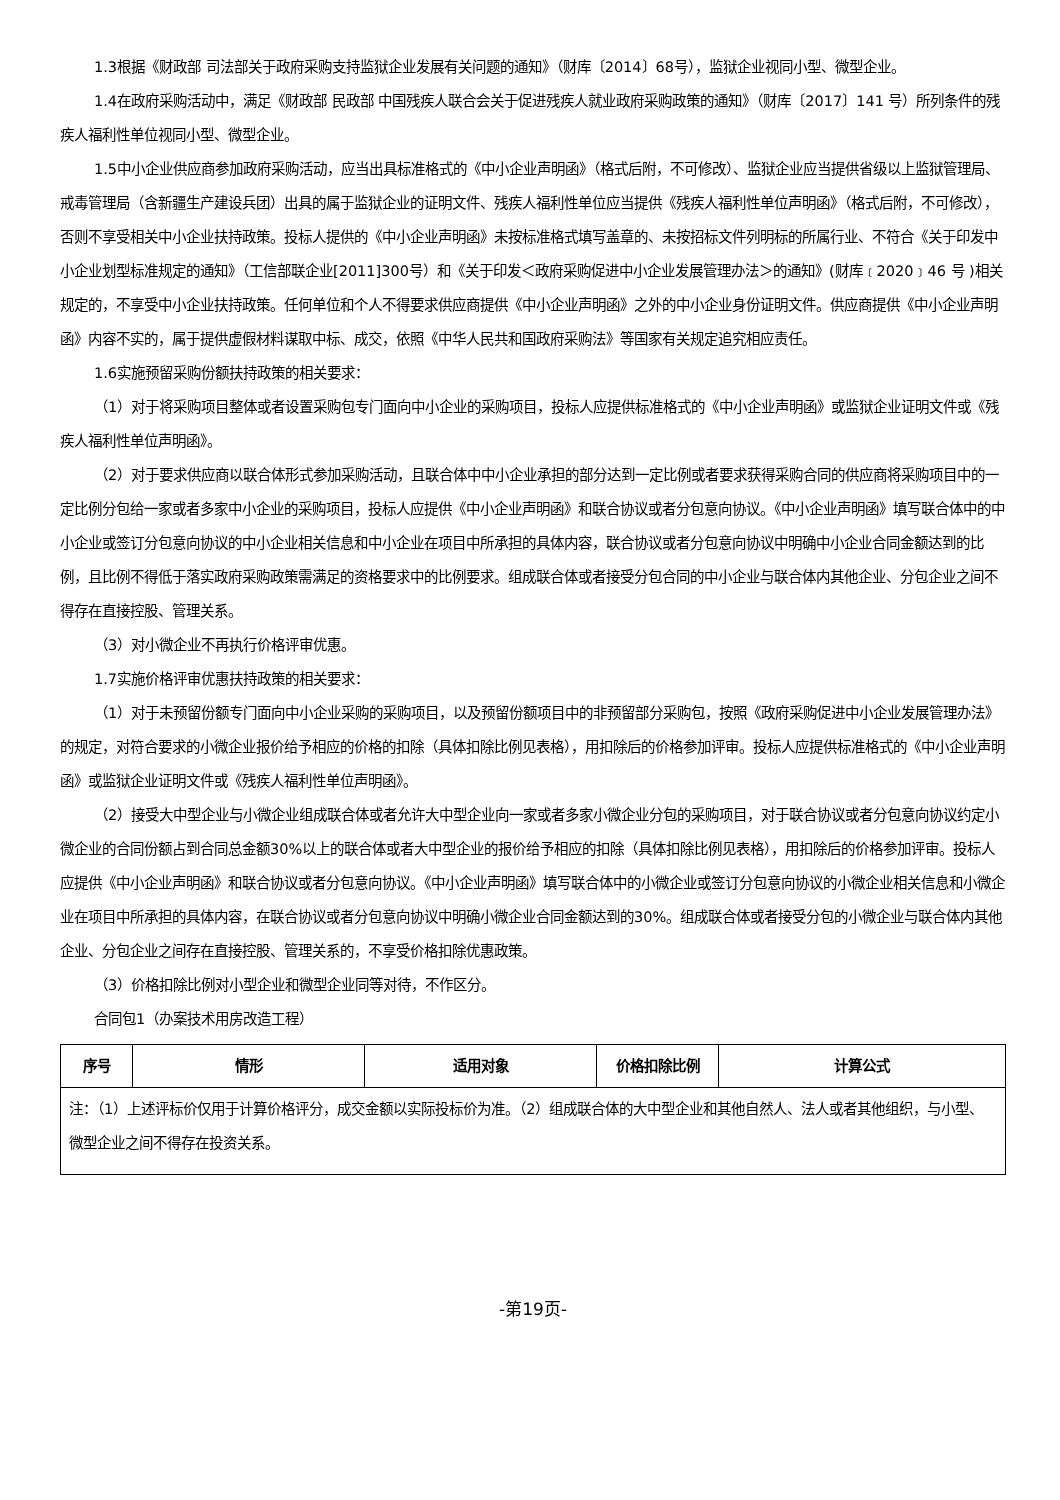1.3根据《财政部 司法部关于政府采购支持监狱企业发展有关问题的通知》（财库〔2014〕68号），监狱企业视同小型、微型企业。
1.4在政府采购活动中，满足《财政部 民政部 中国残疾人联合会关于促进残疾人就业政府采购政策的通知》（财库〔2017〕141 号）所列条件的残疾人福利性单位视同小型、微型企业。
1.5中小企业供应商参加政府采购活动，应当出具标准格式的《中小企业声明函》（格式后附，不可修改）、监狱企业应当提供省级以上监狱管理局、戒毒管理局（含新疆生产建设兵团）出具的属于监狱企业的证明文件、残疾人福利性单位应当提供《残疾人福利性单位声明函》（格式后附，不可修改），否则不享受相关中小企业扶持政策。投标人提供的《中小企业声明函》未按标准格式填写盖章的、未按招标文件列明标的所属行业、不符合《关于印发中小企业划型标准规定的通知》（工信部联企业[2011]300号）和《关于印发＜政府采购促进中小企业发展管理办法＞的通知》(财库﹝2020﹞46 号 )相关规定的，不享受中小企业扶持政策。任何单位和个人不得要求供应商提供《中小企业声明函》之外的中小企业身份证明文件。供应商提供《中小企业声明函》内容不实的，属于提供虚假材料谋取中标、成交，依照《中华人民共和国政府采购法》等国家有关规定追究相应责任。
1.6实施预留采购份额扶持政策的相关要求：
（1）对于将采购项目整体或者设置采购包专门面向中小企业的采购项目，投标人应提供标准格式的《中小企业声明函》或监狱企业证明文件或《残疾人福利性单位声明函》。
（2）对于要求供应商以联合体形式参加采购活动，且联合体中中小企业承担的部分达到一定比例或者要求获得采购合同的供应商将采购项目中的一定比例分包给一家或者多家中小企业的采购项目，投标人应提供《中小企业声明函》和联合协议或者分包意向协议。《中小企业声明函》填写联合体中的中小企业或签订分包意向协议的中小企业相关信息和中小企业在项目中所承担的具体内容，联合协议或者分包意向协议中明确中小企业合同金额达到的比例，且比例不得低于落实政府采购政策需满足的资格要求中的比例要求。组成联合体或者接受分包合同的中小企业与联合体内其他企业、分包企业之间不得存在直接控股、管理关系。
（3）对小微企业不再执行价格评审优惠。
1.7实施价格评审优惠扶持政策的相关要求：
（1）对于未预留份额专门面向中小企业采购的采购项目，以及预留份额项目中的非预留部分采购包，按照《政府采购促进中小企业发展管理办法》的规定，对符合要求的小微企业报价给予相应的价格的扣除（具体扣除比例见表格），用扣除后的价格参加评审。投标人应提供标准格式的《中小企业声明函》或监狱企业证明文件或《残疾人福利性单位声明函》。
（2）接受大中型企业与小微企业组成联合体或者允许大中型企业向一家或者多家小微企业分包的采购项目，对于联合协议或者分包意向协议约定小微企业的合同份额占到合同总金额30%以上的联合体或者大中型企业的报价给予相应的扣除（具体扣除比例见表格），用扣除后的价格参加评审。投标人应提供《中小企业声明函》和联合协议或者分包意向协议。《中小企业声明函》填写联合体中的小微企业或签订分包意向协议的小微企业相关信息和小微企业在项目中所承担的具体内容，在联合协议或者分包意向协议中明确小微企业合同金额达到的30%。组成联合体或者接受分包的小微企业与联合体内其他企业、分包企业之间存在直接控股、管理关系的，不享受价格扣除优惠政策。
（3）价格扣除比例对小型企业和微型企业同等对待，不作区分。
合同包1（办案技术用房改造工程）
| 序号 | 情形 | 适用对象 | 价格扣除比例 | 计算公式 |
| --- | --- | --- | --- | --- |
| 注：（1）上述评标价仅用于计算价格评分，成交金额以实际投标价为准。（2）组成联合体的大中型企业和其他自然人、法人或者其他组织，与小型、微型企业之间不得存在投资关系。 | | | | |
-第19页-